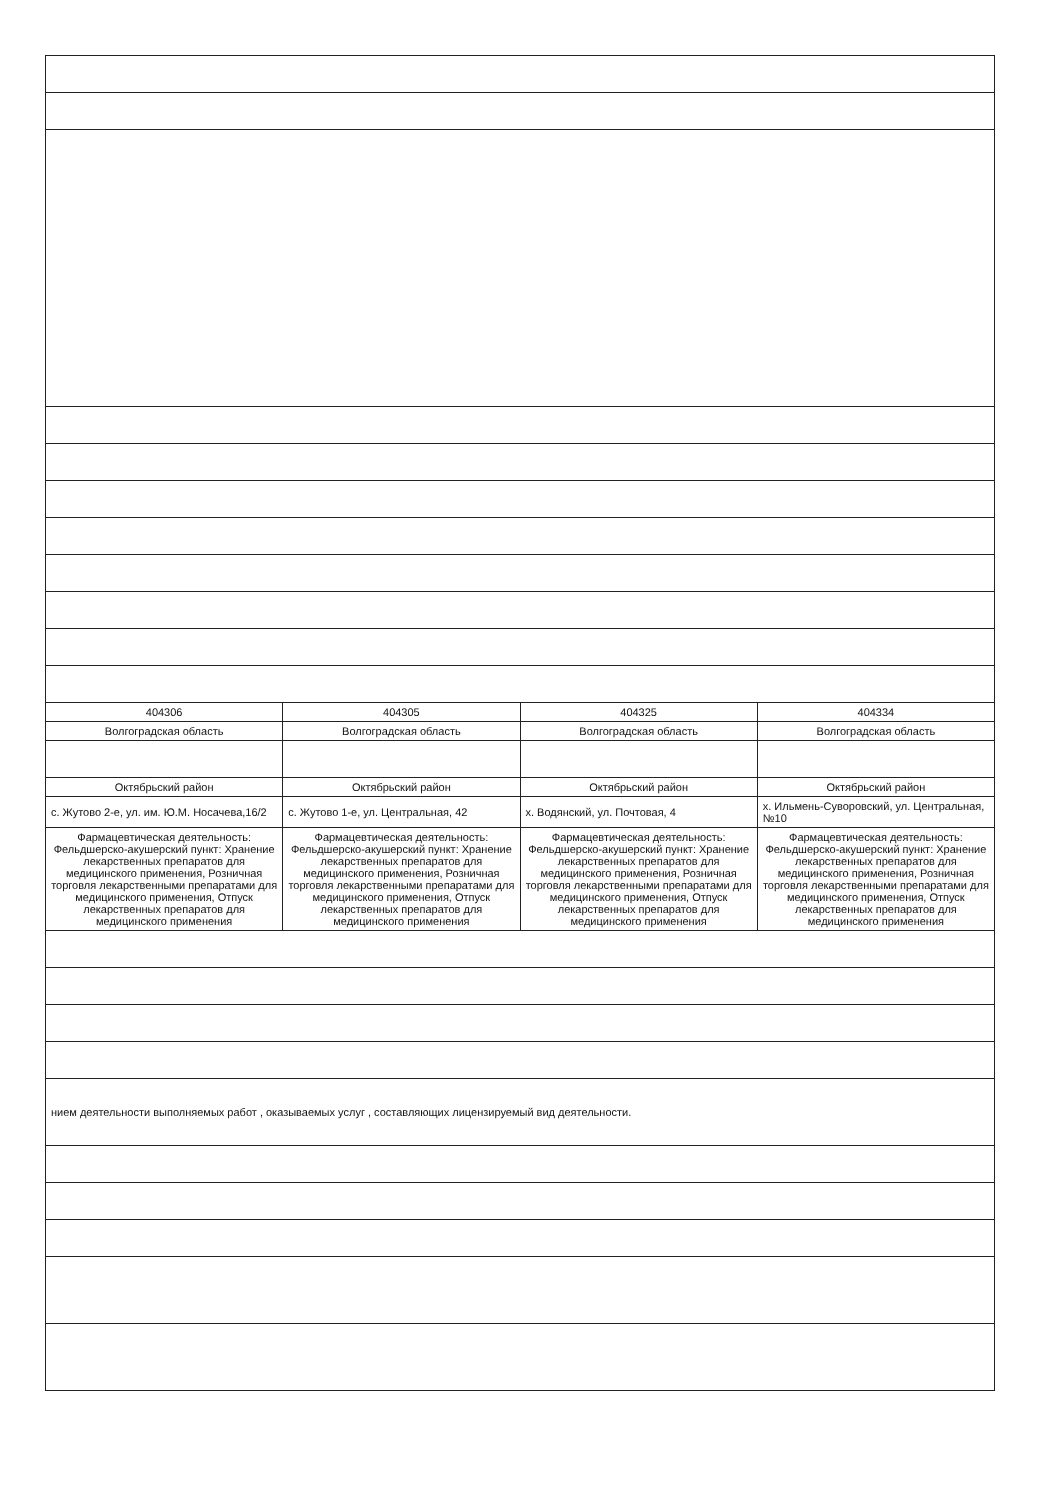| 404306 | 404305 | 404325 | 404334 |
| Волгоградская область | Волгоградская область | Волгоградская область | Волгоградская область |
| Октябрьский район | Октябрьский район | Октябрьский район | Октябрьский район |
| с. Жутово 2-е, ул. им. Ю.М. Носачева,16/2 | с. Жутово 1-е, ул. Центральная, 42 | х. Водянский, ул. Почтовая, 4 | х. Ильмень-Суворовский, ул. Центральная, №10 |
| Фармацевтическая деятельность: Фельдшерско-акушерский пункт: Хранение лекарственных препаратов для медицинского применения, Розничная торговля лекарственными препаратами для медицинского применения, Отпуск лекарственных препаратов для медицинского применения | Фармацевтическая деятельность: Фельдшерско-акушерский пункт: Хранение лекарственных препаратов для медицинского применения, Розничная торговля лекарственными препаратами для медицинского применения, Отпуск лекарственных препаратов для медицинского применения | Фармацевтическая деятельность: Фельдшерско-акушерский пункт: Хранение лекарственных препаратов для медицинского применения, Розничная торговля лекарственными препаратами для медицинского применения, Отпуск лекарственных препаратов для медицинского применения | Фармацевтическая деятельность: Фельдшерско-акушерский пункт: Хранение лекарственных препаратов для медицинского применения, Розничная торговля лекарственными препаратами для медицинского применения, Отпуск лекарственных препаратов для медицинского применения |
| нием деятельности выполняемых работ , оказываемых услуг , составляющих лицензируемый вид деятельности. | | | |